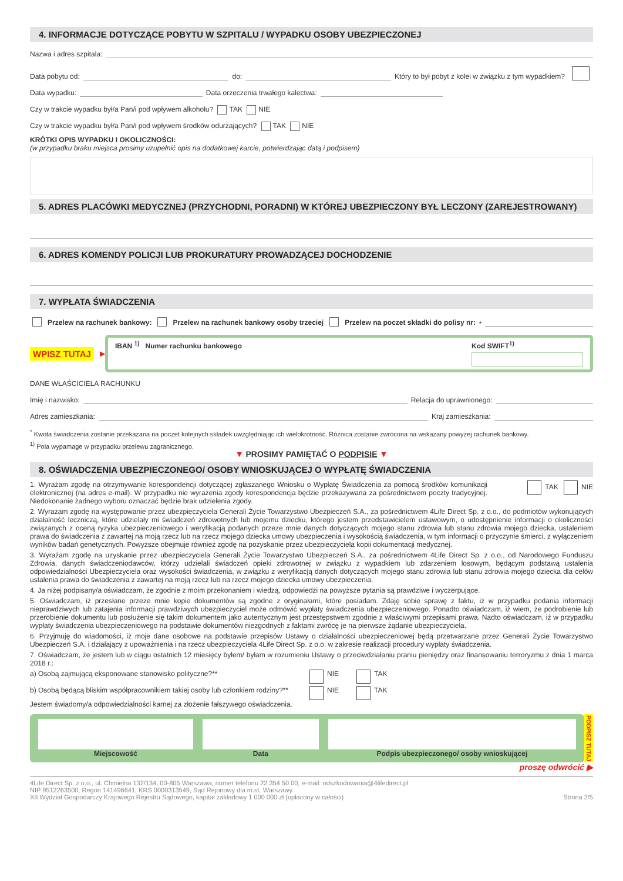4. INFORMACJE DOTYCZĄCE POBYTU W SZPITALU / WYPADKU OSOBY UBEZPIECZONEJ
Nazwa i adres szpitala:
Data pobytu od: do: Który to był pobyt z kolei w związku z tym wypadkiem?
Data wypadku: Data orzeczenia trwałego kalectwa:
Czy w trakcie wypadku był/a Pan/i pod wpływem alkoholu? TAK NIE
Czy w trakcie wypadku był/a Pan/i pod wpływem środków odurzających? TAK NIE
KRÓTKI OPIS WYPADKU I OKOLICZNOŚCI:
(w przypadku braku miejsca prosimy uzupełnić opis na dodatkowej karcie, potwierdzając datą i podpisem)
5. ADRES PLACÓWKI MEDYCZNEJ (PRZYCHODNI, PORADNI) W KTÓREJ UBEZPIECZONY BYŁ LECZONY (ZAREJESTROWANY)
6. ADRES KOMENDY POLICJI LUB PROKURATURY PROWADZĄCEJ DOCHODZENIE
7. WYPŁATA ŚWIADCZENIA
Przelew na rachunek bankowy: Przelew na rachunek bankowy osoby trzeciej Przelew na poczet składki do polisy nr:<sup>*</sup>
WPISZ TUTAJ ▶
IBAN <sup>1)</sup> Numer rachunku bankowego Kod SWIFT<sup>1)</sup>
DANE WŁAŚCICIELA RACHUNKU
Imię i nazwisko: Relacja do uprawnionego:
Adres zamieszkania: Kraj zamieszkania:
<sup>*</sup> Kwota świadczenia zostanie przekazana na poczet kolejnych składek uwzględniając ich wielokrotność. Różnica zostanie zwrócona na wskazany powyżej rachunek bankowy.
<sup>1)</sup> Pola wypamage w przypadku przelewu zagranicznego.
▼ PROSIMY PAMIĘTAĆ O PODPISIE ▼
8. OŚWIADCZENIA UBEZPIECZONEGO/ OSOBY WNIOSKUJĄCEJ O WYPŁATĘ ŚWIADCZENIA
1. Wyrażam zgodę na otrzymywanie korespondencji dotyczącej zgłaszanego Wniosku o Wypłatę Świadczenia za pomocą środków komunikacji elektronicznej (na adres e-mail). W przypadku nie wyrażenia zgody korespondencja będzie przekazywana za pośrednictwem poczty tradycyjnej. Niedokonanie żadnego wyboru oznaczać będzie brak udzielenia zgody. TAK NIE
2. Wyrażam zgodę na występowanie przez ubezpieczyciela Generali Życie Towarzystwo Ubezpieczeń S.A., za pośrednictwem 4Life Direct Sp. z o.o., do podmiotów wykonujących działalność leczniczą, które udzielały mi świadczeń zdrowotnych lub mojemu dziecku, którego jestem przedstawicielem ustawowym, o udostępnienie informacji o okoliczności związanych z oceną ryzyka ubezpieczeniowego i weryfikacją podanych przeze mnie danych dotyczących mojego stanu zdrowia lub stanu zdrowia mojego dziecka, ustaleniem prawa do świadczenia z zawartej na moją rzecz lub na rzecz mojego dziecka umowy ubezpieczenia i wysokością świadczenia, w tym informacji o przyczynie śmierci, z wyłączeniem wyników badań genetycznych. Powyższe obejmuje również zgodę na pozyskanie przez ubezpieczyciela kopii dokumentacji medycznej.
3. Wyrażam zgodę na uzyskanie przez ubezpieczyciela Generali Życie Towarzystwo Ubezpieczeń S.A., za pośrednictwem 4Life Direct Sp. z o.o., od Narodowego Funduszu Zdrowia, danych świadczeniodawców, którzy udzielali świadczeń opieki zdrowotnej w związku z wypadkiem lub zdarzeniem losowym, będącym podstawą ustalenia odpowiedzialności Ubezpieczyciela oraz wysokości świadczenia, w związku z weryfikacją danych dotyczących mojego stanu zdrowia lub stanu zdrowia mojego dziecka dla celów ustalenia prawa do świadczenia z zawartej na moją rzecz lub na rzecz mojego dziecka umowy ubezpieczenia.
4. Ja niżej podpisany/a oświadczam, że zgodnie z moim przekonaniem i wiedzą, odpowiedzi na powyższe pytania są prawdziwe i wyczerpujące.
5. Oświadczam, iż przesłane przeze mnie kopie dokumentów są zgodne z oryginałami, które posiadam. Zdaję sobie sprawę z faktu, iż w przypadku podania informacji nieprawdziwych lub zatajenia informacji prawdziwych ubezpieczyciel może odmówić wypłaty świadczenia ubezpieczeniowego. Ponadto oświadczam, iż wiem, że podrobienie lub przerobienie dokumentu lub posłużenie się takim dokumentem jako autentycznym jest przestępstwem zgodnie z właściwymi przepisami prawa. Nadto oświadczam, iż w przypadku wypłaty świadczenia ubezpieczeniowego na podstawie dokumentów niezgodnych z faktami zwrócę je na pierwsze żądanie ubezpieczyciela.
6. Przyjmuję do wiadomości, iż moje dane osobowe na podstawie przepisów Ustawy o działalności ubezpieczeniowej będą przetwarzane przez Generali Życie Towarzystwo Ubezpieczeń S.A. i działający z upoważnienia i na rzecz ubezpieczyciela 4Life Direct Sp. z o.o. w zakresie realizacji procedury wypłaty świadczenia.
7. Oświadczam, że jestem lub w ciągu ostatnich 12 miesięcy byłem/ byłam w rozumieniu Ustawy o przeciwdziałaniu praniu pieniędzy oraz finansowaniu terroryzmu z dnia 1 marca 2018 r.:
a) Osobą zajmującą eksponowane stanowisko polityczne?** NIE TAK
b) Osobą będącą bliskim współpracownikiem takiej osoby lub członkiem rodziny?** NIE TAK
Jestem świadomy/a odpowiedzialności karnej za złożenie fałszywego oświadczenia.
Miejscowość Data Podpis ubezpieczonego/ osoby wnioskującej
PODPISZ TUTAJ
proszę odwrócić ▶
4Life Direct Sp. z o.o., ul. Chmielna 132/134, 00-805 Warszawa, numer telefonu 22 354 50 00, e-mail: odszkodowania@4lifedirect.pl
NIP 9512263500, Regon 141496641, KRS 0000313549, Sąd Rejonowy dla m.st. Warszawy
XII Wydział Gospodarczy Krajowego Rejestru Sądowego, kapitał zakładowy 1 000 000 zł (opłacony w całości) Strona 2/5